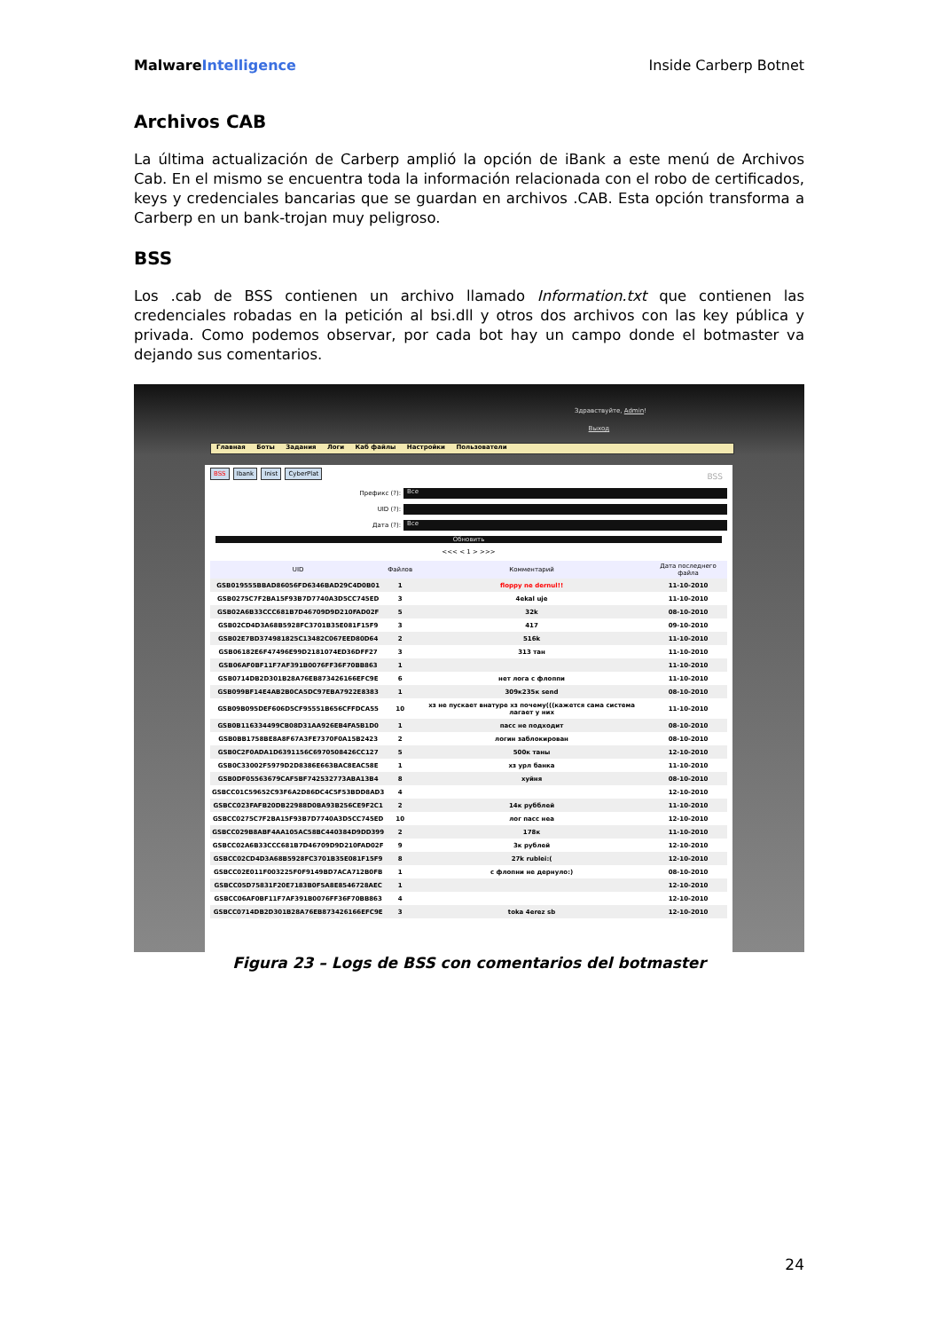MalwareIntelligence Inside Carberp Botnet
Archivos CAB
La última actualización de Carberp amplió la opción de iBank a este menú de Archivos Cab. En el mismo se encuentra toda la información relacionada con el robo de certificados, keys y credenciales bancarias que se guardan en archivos .CAB. Esta opción transforma a Carberp en un bank-trojan muy peligroso.
BSS
Los .cab de BSS contienen un archivo llamado Information.txt que contienen las credenciales robadas en la petición al bsi.dll y otros dos archivos con las key pública y privada. Como podemos observar, por cada bot hay un campo donde el botmaster va dejando sus comentarios.
Здравствуйте, Admin!
Выход
Главная Боты Задания Логи Каб файлы Настройки Пользователи
BSS Ibank Inist CyberPlat BSS
Префикс (?):
Все
UID (?):
Дата (?):
Все
Обновить
<<< < 1 > >>>
| UID | Файлов | Комментарий | Дата последнего файла |
| --- | --- | --- | --- |
| GSB019555BBAD86056FD6346BAD29C4D0B01 | 1 | floppy ne dernul!! | 11-10-2010 |
| GSB0275C7F2BA15F93B7D7740A3D5CC745ED | 3 | 4ekal uje | 11-10-2010 |
| GSB02A6B33CCC681B7D46709D9D210FAD02F | 5 | 32k | 08-10-2010 |
| GSB02CD4D3A68B5928FC3701B35E081F15F9 | 3 | 417 | 09-10-2010 |
| GSB02E7BD374981825C13482C067EED80D64 | 2 | 516k | 11-10-2010 |
| GSB06182E6F47496E99D2181074ED36DFF27 | 3 | 313 тан | 11-10-2010 |
| GSB06AF0BF11F7AF391B0076FF36F70BB863 | 1 | | 11-10-2010 |
| GSB0714DB2D301B28A76EB873426166EFC9E | 6 | нет лога с флоппи | 11-10-2010 |
| GSB099BF14E4AB2B0CA5DC97EBA7922E8383 | 1 | 309к235к send | 08-10-2010 |
| GSB09B095DEF606D5CF95551B656CFFDCA55 | 10 | хз не пускает внатуре хз почему(((кажется сама система лагает у них | 11-10-2010 |
| GSB0B116334499CB08D31AA926EB4FA5B1D0 | 1 | пасс не подходит | 08-10-2010 |
| GSB0BB1758BE8A8F67A3FE7370F0A15B2423 | 2 | логин заблокирован | 08-10-2010 |
| GSB0C2F0ADA1D6391156C6970508426CC127 | 5 | 500к таны | 12-10-2010 |
| GSB0C33002F5979D2D8386E663BAC8EAC58E | 1 | хз урл банка | 11-10-2010 |
| GSB0DF05563679CAF5BF742532773ABA13B4 | 8 | хуйня | 08-10-2010 |
| GSBCC01C59652C93F6A2D86DC4C5F53BDD8AD3 | 4 | | 12-10-2010 |
| GSBCC023FAFB20DB22988D0BA93B256CE9F2C1 | 2 | 14к рубблей | 11-10-2010 |
| GSBCC0275C7F2BA15F93B7D7740A3D5CC745ED | 10 | лог пасс неа | 12-10-2010 |
| GSBCC029B8ABF4AA105AC58BC440384D9DD399 | 2 | 178к | 11-10-2010 |
| GSBCC02A6B33CCC681B7D46709D9D210FAD02F | 9 | 3к рублей | 12-10-2010 |
| GSBCC02CD4D3A68B5928FC3701B35E081F15F9 | 8 | 27k rublei:( | 12-10-2010 |
| GSBCC02E011F003225F0F9149BD7ACA712B0FB | 1 | с флопни не дернуло:) | 08-10-2010 |
| GSBCC05D75831F20E7183B0F5A8E8546728AEC | 1 | | 12-10-2010 |
| GSBCC06AF0BF11F7AF391B0076FF36F70BB863 | 4 | | 12-10-2010 |
| GSBCC0714DB2D301B28A76EB873426166EFC9E | 3 | toka 4erez sb | 12-10-2010 |
Figura 23 – Logs de BSS con comentarios del botmaster
24